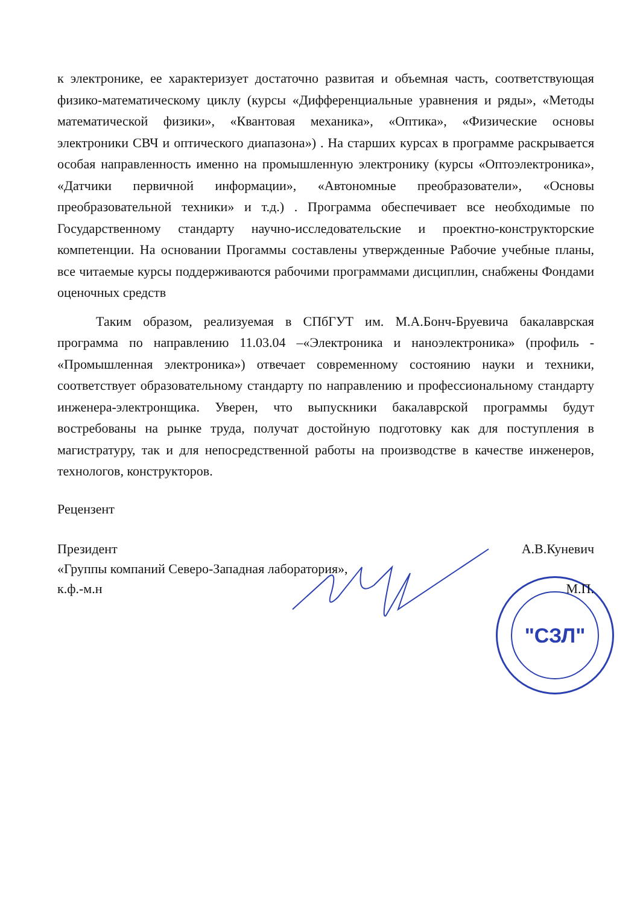"СЗЛ"
к электронике, ее характеризует достаточно развитая и объемная часть, соответствующая физико-математическому циклу (курсы «Дифференциальные уравнения и ряды», «Методы математической физики», «Квантовая механика», «Оптика», «Физические основы электроники СВЧ и оптического диапазона») . На старших курсах в программе раскрывается особая направленность именно на промышленную электронику (курсы «Оптоэлектроника», «Датчики первичной информации», «Автономные преобразователи», «Основы преобразовательной техники» и т.д.) . Программа обеспечивает все необходимые по Государственному стандарту научно-исследовательские и проектно-конструкторские компетенции. На основании Прогаммы составлены утвержденные Рабочие учебные планы, все читаемые курсы поддерживаются рабочими программами дисциплин, снабжены Фондами оценочных средств
Таким образом, реализуемая в СПбГУТ им. М.А.Бонч-Бруевича бакалаврская программа по направлению 11.03.04 –«Электроника и наноэлектроника» (профиль - «Промышленная электроника») отвечает современному состоянию науки и техники, соответствует образовательному стандарту по направлению и профессиональному стандарту инженера-электронщика. Уверен, что выпускники бакалаврской программы будут востребованы на рынке труда, получат достойную подготовку как для поступления в магистратуру, так и для непосредственной работы на производстве в качестве инженеров, технологов, конструкторов.
Рецензент
Президент А.В.Куневич
«Группы компаний Северо-Западная лаборатория»,
к.ф.-м.н М.П.